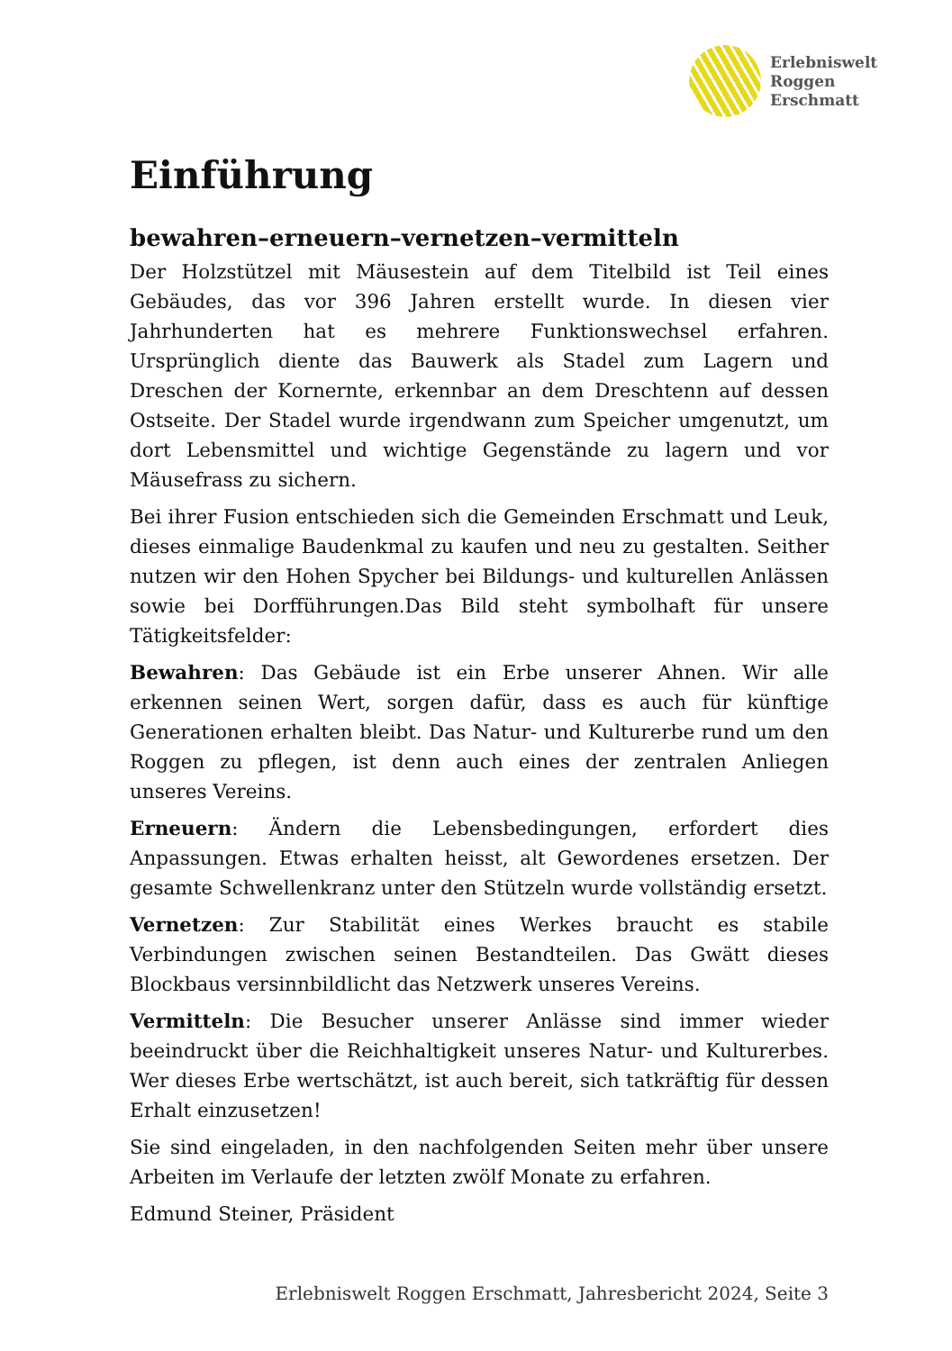Erlebniswelt
Roggen
Erschmatt
Einführung
bewahren–erneuern–vernetzen–vermitteln
Der Holzstützel mit Mäusestein auf dem Titelbild ist Teil eines Gebäudes, das vor 396 Jahren erstellt wurde. In diesen vier Jahrhunderten hat es mehrere Funktionswechsel erfahren. Ursprünglich diente das Bauwerk als Stadel zum Lagern und Dreschen der Kornernte, erkennbar an dem Dreschtenn auf dessen Ostseite. Der Stadel wurde irgendwann zum Speicher umgenutzt, um dort Lebensmittel und wichtige Gegenstände zu lagern und vor Mäusefrass zu sichern.
Bei ihrer Fusion entschieden sich die Gemeinden Erschmatt und Leuk, dieses einmalige Baudenkmal zu kaufen und neu zu gestalten. Seither nutzen wir den Hohen Spycher bei Bildungs- und kulturellen Anlässen sowie bei Dorfführungen.Das Bild steht symbolhaft für unsere Tätigkeitsfelder:
Bewahren: Das Gebäude ist ein Erbe unserer Ahnen. Wir alle erkennen seinen Wert, sorgen dafür, dass es auch für künftige Generationen erhalten bleibt. Das Natur- und Kulturerbe rund um den Roggen zu pflegen, ist denn auch eines der zentralen Anliegen unseres Vereins.
Erneuern: Ändern die Lebensbedingungen, erfordert dies Anpassungen. Etwas erhalten heisst, alt Gewordenes ersetzen. Der gesamte Schwellenkranz unter den Stützeln wurde vollständig ersetzt.
Vernetzen: Zur Stabilität eines Werkes braucht es stabile Verbindungen zwischen seinen Bestandteilen. Das Gwätt dieses Blockbaus versinnbildlicht das Netzwerk unseres Vereins.
Vermitteln: Die Besucher unserer Anlässe sind immer wieder beeindruckt über die Reichhaltigkeit unseres Natur- und Kulturerbes. Wer dieses Erbe wertschätzt, ist auch bereit, sich tatkräftig für dessen Erhalt einzusetzen!
Sie sind eingeladen, in den nachfolgenden Seiten mehr über unsere Arbeiten im Verlaufe der letzten zwölf Monate zu erfahren.
Edmund Steiner, Präsident
Erlebniswelt Roggen Erschmatt, Jahresbericht 2024, Seite 3